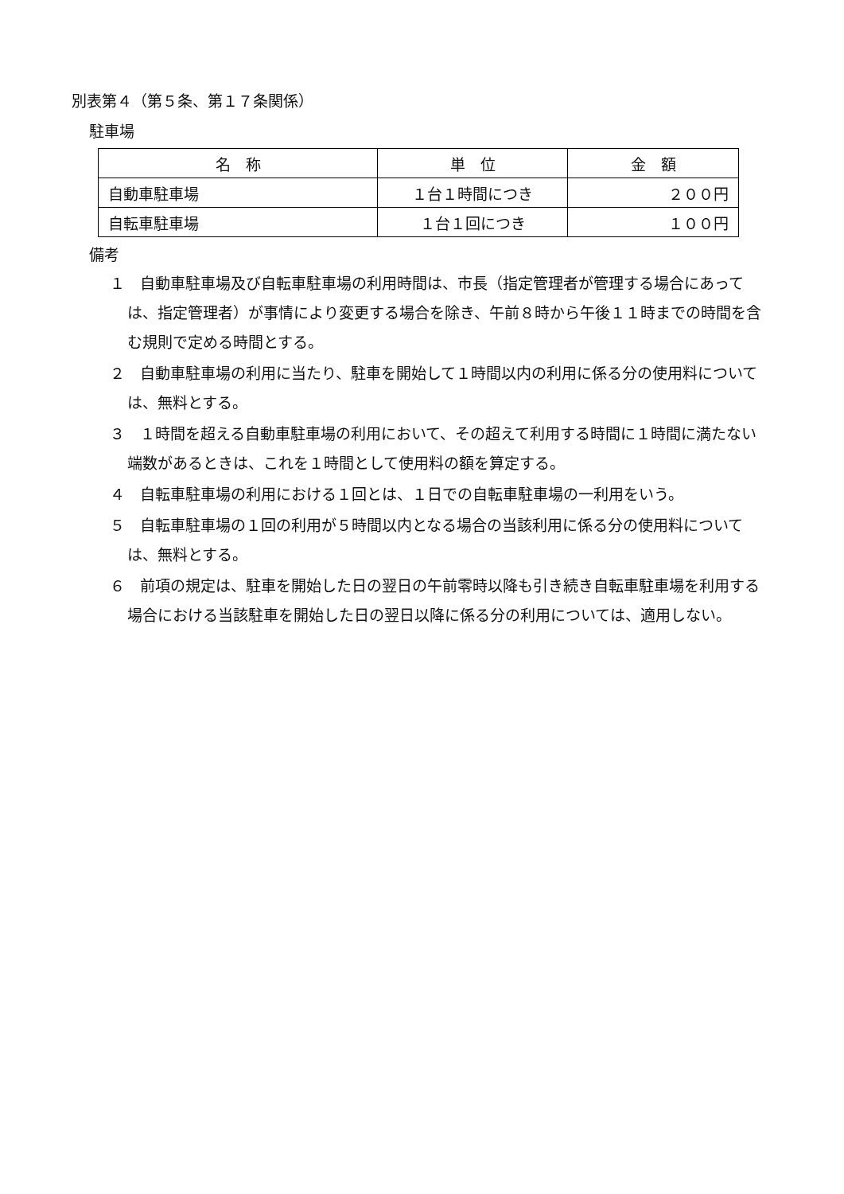別表第４（第５条、第１７条関係）
駐車場
| 名 称 | 単 位 | 金 額 |
| --- | --- | --- |
| 自動車駐車場 | １台１時間につき | ２００円 |
| 自転車駐車場 | １台１回につき | １００円 |
備考
１　自動車駐車場及び自転車駐車場の利用時間は、市長（指定管理者が管理する場合にあっては、指定管理者）が事情により変更する場合を除き、午前８時から午後１１時までの時間を含む規則で定める時間とする。
２　自動車駐車場の利用に当たり、駐車を開始して１時間以内の利用に係る分の使用料については、無料とする。
３　１時間を超える自動車駐車場の利用において、その超えて利用する時間に１時間に満たない端数があるときは、これを１時間として使用料の額を算定する。
４　自転車駐車場の利用における１回とは、１日での自転車駐車場の一利用をいう。
５　自転車駐車場の１回の利用が５時間以内となる場合の当該利用に係る分の使用料については、無料とする。
６　前項の規定は、駐車を開始した日の翌日の午前零時以降も引き続き自転車駐車場を利用する場合における当該駐車を開始した日の翌日以降に係る分の利用については、適用しない。